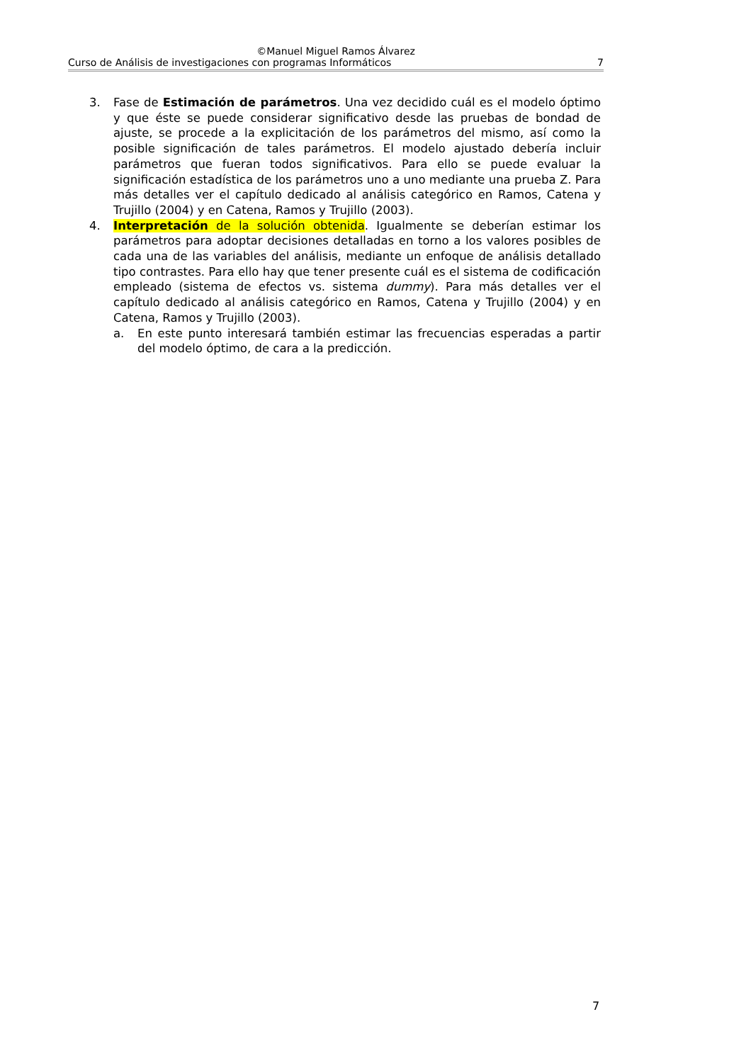©Manuel Miguel Ramos Álvarez
Curso de Análisis de investigaciones con programas Informáticos 7
3. Fase de Estimación de parámetros. Una vez decidido cuál es el modelo óptimo y que éste se puede considerar significativo desde las pruebas de bondad de ajuste, se procede a la explicitación de los parámetros del mismo, así como la posible significación de tales parámetros. El modelo ajustado debería incluir parámetros que fueran todos significativos. Para ello se puede evaluar la significación estadística de los parámetros uno a uno mediante una prueba Z. Para más detalles ver el capítulo dedicado al análisis categórico en Ramos, Catena y Trujillo (2004) y en Catena, Ramos y Trujillo (2003).
4. Interpretación de la solución obtenida. Igualmente se deberían estimar los parámetros para adoptar decisiones detalladas en torno a los valores posibles de cada una de las variables del análisis, mediante un enfoque de análisis detallado tipo contrastes. Para ello hay que tener presente cuál es el sistema de codificación empleado (sistema de efectos vs. sistema dummy). Para más detalles ver el capítulo dedicado al análisis categórico en Ramos, Catena y Trujillo (2004) y en Catena, Ramos y Trujillo (2003).
a. En este punto interesará también estimar las frecuencias esperadas a partir del modelo óptimo, de cara a la predicción.
7